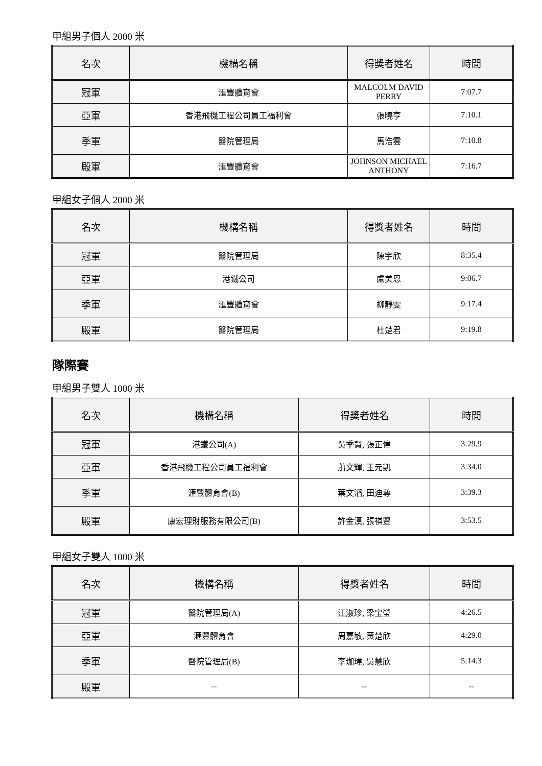甲組男子個人 2000 米
| 名次 | 機構名稱 | 得獎者姓名 | 時間 |
| --- | --- | --- | --- |
| 冠軍 | 滙豐體育會 | MALCOLM DAVID PERRY | 7:07.7 |
| 亞軍 | 香港飛機工程公司員工福利會 | 張曉亨 | 7:10.1 |
| 季軍 | 醫院管理局 | 馬浩雲 | 7:10.8 |
| 殿軍 | 滙豐體育會 | JOHNSON MICHAEL ANTHONY | 7:16.7 |
甲組女子個人 2000 米
| 名次 | 機構名稱 | 得獎者姓名 | 時間 |
| --- | --- | --- | --- |
| 冠軍 | 醫院管理局 | 陳宇欣 | 8:35.4 |
| 亞軍 | 港鐵公司 | 盧美恩 | 9:06.7 |
| 季軍 | 滙豐體育會 | 柳靜雯 | 9:17.4 |
| 殿軍 | 醫院管理局 | 杜楚君 | 9:19.8 |
隊際賽
甲組男子雙人 1000 米
| 名次 | 機構名稱 | 得獎者姓名 | 時間 |
| --- | --- | --- | --- |
| 冠軍 | 港鐵公司(A) | 吳季賢, 張正偉 | 3:29.9 |
| 亞軍 | 香港飛機工程公司員工福利會 | 蕭文輝, 王元凱 | 3:34.0 |
| 季軍 | 滙豐體育會(B) | 葉文滔, 田迪尊 | 3:39.3 |
| 殿軍 | 康宏理財服務有限公司(B) | 許金漢, 張祺豐 | 3:53.5 |
甲組女子雙人 1000 米
| 名次 | 機構名稱 | 得獎者姓名 | 時間 |
| --- | --- | --- | --- |
| 冠軍 | 醫院管理局(A) | 江淑珍, 梁宝瑩 | 4:26.5 |
| 亞軍 | 滙豐體育會 | 周嘉敏, 黃楚欣 | 4:29.0 |
| 季軍 | 醫院管理局(B) | 李珈瑋, 吳慧欣 | 5:14.3 |
| 殿軍 | -- | -- | -- |